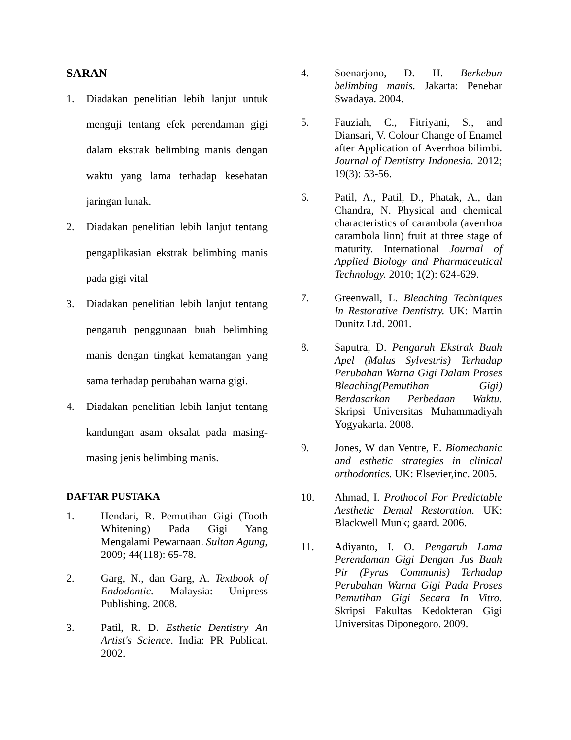SARAN
1. Diadakan penelitian lebih lanjut untuk menguji tentang efek perendaman gigi dalam ekstrak belimbing manis dengan waktu yang lama terhadap kesehatan jaringan lunak.
2. Diadakan penelitian lebih lanjut tentang pengaplikasian ekstrak belimbing manis pada gigi vital
3. Diadakan penelitian lebih lanjut tentang pengaruh penggunaan buah belimbing manis dengan tingkat kematangan yang sama terhadap perubahan warna gigi.
4. Diadakan penelitian lebih lanjut tentang kandungan asam oksalat pada masing-masing jenis belimbing manis.
DAFTAR PUSTAKA
1. Hendari, R. Pemutihan Gigi (Tooth Whitening) Pada Gigi Yang Mengalami Pewarnaan. Sultan Agung, 2009; 44(118): 65-78.
2. Garg, N., dan Garg, A. Textbook of Endodontic. Malaysia: Unipress Publishing. 2008.
3. Patil, R. D. Esthetic Dentistry An Artist's Science. India: PR Publicat. 2002.
4. Soenarjono, D. H. Berkebun belimbing manis. Jakarta: Penebar Swadaya. 2004.
5. Fauziah, C., Fitriyani, S., and Diansari, V. Colour Change of Enamel after Application of Averrhoa bilimbi. Journal of Dentistry Indonesia. 2012; 19(3): 53-56.
6. Patil, A., Patil, D., Phatak, A., dan Chandra, N. Physical and chemical characteristics of carambola (averrhoa carambola linn) fruit at three stage of maturity. International Journal of Applied Biology and Pharmaceutical Technology. 2010; 1(2): 624-629.
7. Greenwall, L. Bleaching Techniques In Restorative Dentistry. UK: Martin Dunitz Ltd. 2001.
8. Saputra, D. Pengaruh Ekstrak Buah Apel (Malus Sylvestris) Terhadap Perubahan Warna Gigi Dalam Proses Bleaching(Pemutihan Gigi) Berdasarkan Perbedaan Waktu. Skripsi Universitas Muhammadiyah Yogyakarta. 2008.
9. Jones, W dan Ventre, E. Biomechanic and esthetic strategies in clinical orthodontics. UK: Elsevier,inc. 2005.
10. Ahmad, I. Prothocol For Predictable Aesthetic Dental Restoration. UK: Blackwell Munk; gaard. 2006.
11. Adiyanto, I. O. Pengaruh Lama Perendaman Gigi Dengan Jus Buah Pir (Pyrus Communis) Terhadap Perubahan Warna Gigi Pada Proses Pemutihan Gigi Secara In Vitro. Skripsi Fakultas Kedokteran Gigi Universitas Diponegoro. 2009.